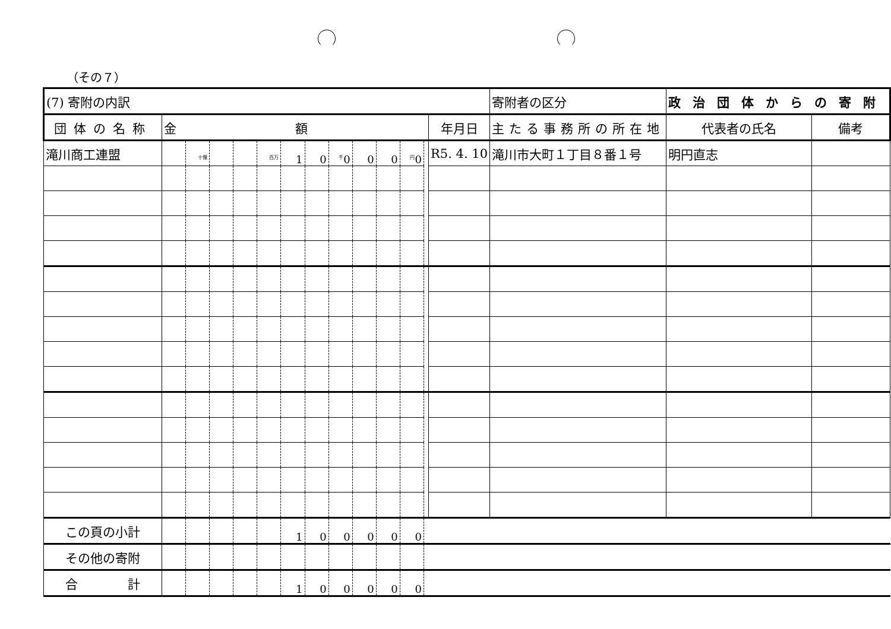（その７）
| (7) 寄附の内訳 | | | | | | | | | | | | | | 寄附者の区分 | 政治団体からの寄附 | |
| 団体の名称 | 金額 | | | | | | | | | | | | 年月日 | 主たる事務所の所在地 | 代表者の氏名 | 備考 |
| 滝川商工連盟 | | <sup>十億</sup> | | | <sup>百万</sup> | 1 | 0 | <sup>千</sup>0 | 0 | 0 | <sup>円</sup>0 | | R5. 4. 10 | 滝川市大町１丁目８番１号 | 明円直志 | |
| この頁の小計 | | | | | | 1 | 0 | 0 | 0 | 0 | 0 | | | | | |
| その他の寄附 | | | | | | | | | | | | | | | | |
| 合 計 | | | | | | 1 | 0 | 0 | 0 | 0 | 0 | | | | | |